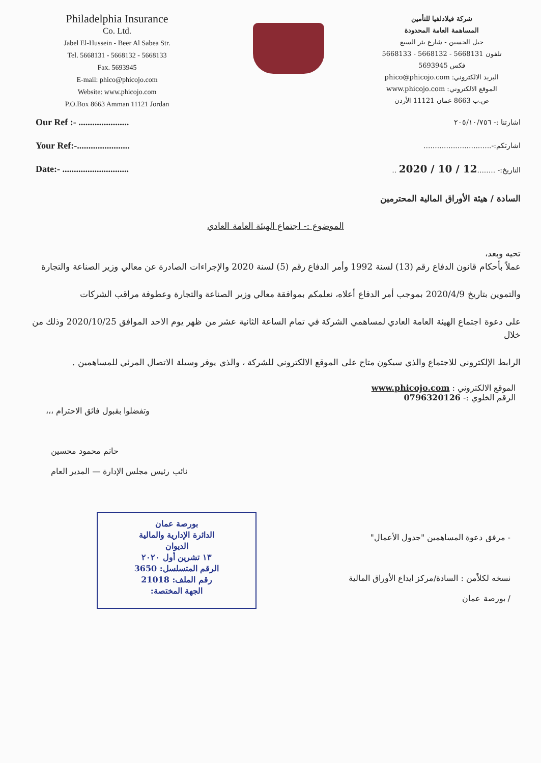Philadelphia Insurance
Co. Ltd.
Jabel El-Hussein - Beer Al Sabea Str.
Tel. 5668131 - 5668132 - 5668133
Fax. 5693945
E-mail: phico@phicojo.com
Website: www.phicojo.com
P.O.Box 8663 Amman 11121 Jordan
شركة فيلادلفيا للتأمين
المساهمة العامة المحدودة
جبل الحسين - شارع بئر السبع
تلفون 5668131 - 5668132 - 5668133
فكس 5693945
البريد الالكتروني: phico@phicojo.com
الموقع الالكتروني: www.phicojo.com
ص.ب 8663 عمان 11121 الأردن
Our Ref :- ......................
Your Ref:-.......................
Date:- .............................
اشارتنا :- ٢٠٥/١٠/٧٥٦
اشارتكم:-..............................
التاريخ:- ........12 / 10 / 2020 ..
السادة / هيئة الأوراق المالية المحترمين
الموضوع :- اجتماع الهيئة العامة العادي
تحيه وبعد،
عملاً بأحكام قانون الدفاع رقم (13) لسنة 1992 وأمر الدفاع رقم (5) لسنة 2020 والإجراءات الصادرة عن معالي وزير الصناعة والتجارة
والتموين بتاريخ 2020/4/9 بموجب أمر الدفاع أعلاه، نعلمكم بموافقة معالي وزير الصناعة والتجارة وعطوفة مراقب الشركات
على دعوة اجتماع الهيئة العامة العادي لمساهمي الشركة في تمام الساعة الثانية عشر من ظهر يوم الاحد الموافق 2020/10/25 وذلك من خلال
الرابط الإلكتروني للاجتماع والذي سيكون متاح على الموقع الالكتروني للشركة ، والذي يوفر وسيلة الاتصال المرئي للمساهمين .
الموقع الالكتروني : www.phicojo.com
الرقم الخلوي :- 0796320126
وتفضلوا بقبول فائق الاحترام ،،،
حاتم محمود محسين
نائب رئيس مجلس الإدارة — المدير العام
بورصة عمان
الدائرة الإدارية والمالية
الديوان
١٣ تشرين أول ٢٠٢٠
الرقم المتسلسل: 3650
رقم الملف: 21018
الجهة المختصة:
- مرفق دعوة المساهمين "جدول الأعمال"
نسخه لكلاًمن : السادة/مركز ايداع الأوراق المالية
/ بورصة عمان